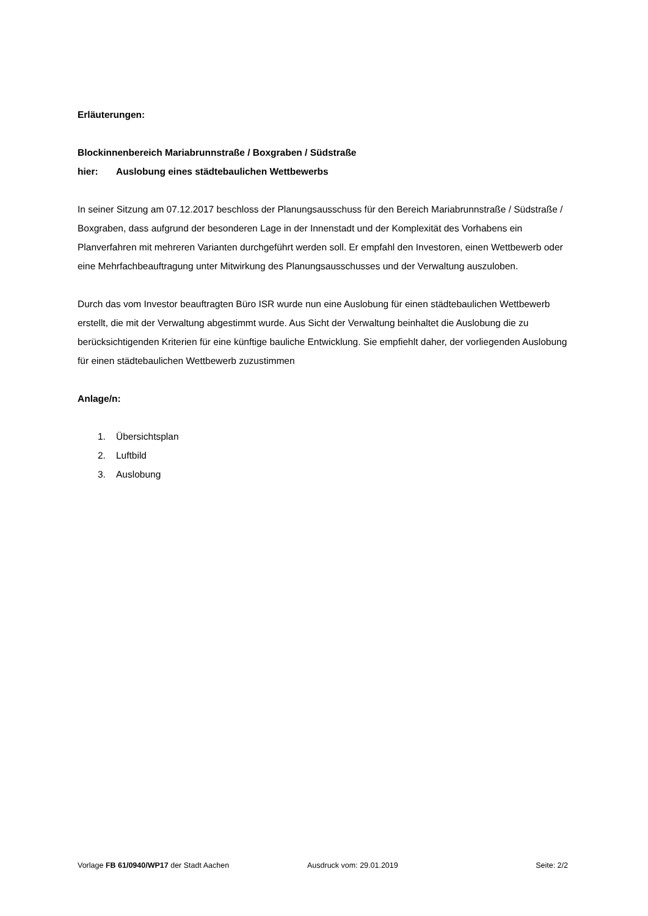Erläuterungen:
Blockinnenbereich Mariabrunnstraße / Boxgraben / Südstraße
hier: Auslobung eines städtebaulichen Wettbewerbs
In seiner Sitzung am 07.12.2017 beschloss der Planungsausschuss für den Bereich Mariabrunnstraße / Südstraße / Boxgraben, dass aufgrund der besonderen Lage in der Innenstadt und der Komplexität des Vorhabens ein Planverfahren mit mehreren Varianten durchgeführt werden soll. Er empfahl den Investoren, einen Wettbewerb oder eine Mehrfachbeauftragung unter Mitwirkung des Planungsausschusses und der Verwaltung auszuloben.
Durch das vom Investor beauftragten Büro ISR wurde nun eine Auslobung für einen städtebaulichen Wettbewerb erstellt, die mit der Verwaltung abgestimmt wurde. Aus Sicht der Verwaltung beinhaltet die Auslobung die zu berücksichtigenden Kriterien für eine künftige bauliche Entwicklung. Sie empfiehlt daher, der vorliegenden Auslobung für einen städtebaulichen Wettbewerb zuzustimmen
Anlage/n:
1. Übersichtsplan
2. Luftbild
3. Auslobung
Vorlage FB 61/0940/WP17 der Stadt Aachen Ausdruck vom: 29.01.2019 Seite: 2/2